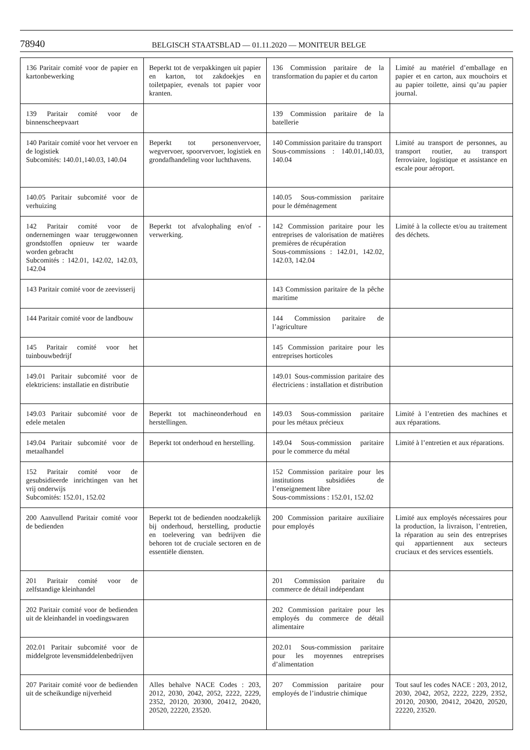78940
BELGISCH STAATSBLAD — 01.11.2020 — MONITEUR BELGE
| 136 Paritair comité voor de papier en kartonbewerking | Beperkt tot de verpakkingen uit papier en karton, tot zakdoekjes en toiletpapier, evenals tot papier voor kranten. | 136 Commission paritaire de la transformation du papier et du carton | Limité au matériel d’emballage en papier et en carton, aux mouchoirs et au papier toilette, ainsi qu’au papier journal. |
| 139 Paritair comité voor de binnenscheepvaart | | 139 Commission paritaire de la batellerie | |
| 140 Paritair comité voor het vervoer en de logistiek Subcomités: 140.01,140.03, 140.04 | Beperkt tot personenvervoer, wegvervoer, spoorvervoer, logistiek en grondafhandeling voor luchthavens. | 140 Commission paritaire du transport Sous-commissions : 140.01,140.03, 140.04 | Limité au transport de personnes, au transport routier, au transport ferroviaire, logistique et assistance en escale pour aéroport. |
| 140.05 Paritair subcomité voor de verhuizing | | 140.05 Sous-commission paritaire pour le déménagement | |
| 142 Paritair comité voor de ondernemingen waar teruggewonnen grondstoffen opnieuw ter waarde worden gebracht Subcomités : 142.01, 142.02, 142.03, 142.04 | Beperkt tot afvalophaling en/of -verwerking. | 142 Commission paritaire pour les entreprises de valorisation de matières premières de récupération Sous-commissions : 142.01, 142.02, 142.03, 142.04 | Limité à la collecte et/ou au traitement des déchets. |
| 143 Paritair comité voor de zeevisserij | | 143 Commission paritaire de la pêche maritime | |
| 144 Paritair comité voor de landbouw | | 144 Commission paritaire de l’agriculture | |
| 145 Paritair comité voor het tuinbouwbedrijf | | 145 Commission paritaire pour les entreprises horticoles | |
| 149.01 Paritair subcomité voor de elektriciens: installatie en distributie | | 149.01 Sous-commission paritaire des électriciens : installation et distribution | |
| 149.03 Paritair subcomité voor de edele metalen | Beperkt tot machineonderhoud en herstellingen. | 149.03 Sous-commission paritaire pour les métaux précieux | Limité à l’entretien des machines et aux réparations. |
| 149.04 Paritair subcomité voor de metaalhandel | Beperkt tot onderhoud en herstelling. | 149.04 Sous-commission paritaire pour le commerce du métal | Limité à l’entretien et aux réparations. |
| 152 Paritair comité voor de gesubsidieerde inrichtingen van het vrij onderwijs Subcomités: 152.01, 152.02 | | 152 Commission paritaire pour les institutions subsidiées de l’enseignement libre Sous-commissions : 152.01, 152.02 | |
| 200 Aanvullend Paritair comité voor de bedienden | Beperkt tot de bedienden noodzakelijk bij onderhoud, herstelling, productie en toelevering van bedrijven die behoren tot de cruciale sectoren en de essentiële diensten. | 200 Commission paritaire auxiliaire pour employés | Limité aux employés nécessaires pour la production, la livraison, l’entretien, la réparation au sein des entreprises qui appartiennent aux secteurs cruciaux et des services essentiels. |
| 201 Paritair comité voor de zelfstandige kleinhandel | | 201 Commission paritaire du commerce de détail indépendant | |
| 202 Paritair comité voor de bedienden uit de kleinhandel in voedingswaren | | 202 Commission paritaire pour les employés du commerce de détail alimentaire | |
| 202.01 Paritair subcomité voor de middelgrote levensmiddelenbedrijven | | 202.01 Sous-commission paritaire pour les moyennes entreprises d’alimentation | |
| 207 Paritair comité voor de bedienden uit de scheikundige nijverheid | Alles behalve NACE Codes : 203, 2012, 2030, 2042, 2052, 2222, 2229, 2352, 20120, 20300, 20412, 20420, 20520, 22220, 23520. | 207 Commission paritaire pour employés de l’industrie chimique | Tout sauf les codes NACE : 203, 2012, 2030, 2042, 2052, 2222, 2229, 2352, 20120, 20300, 20412, 20420, 20520, 22220, 23520. |